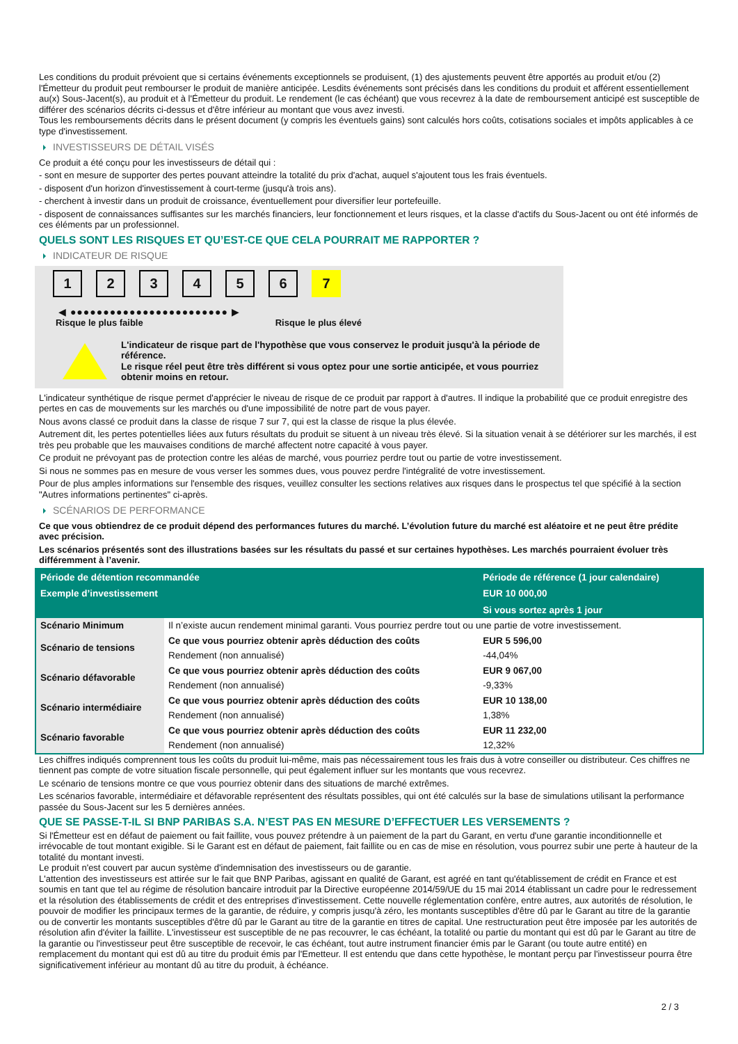Les conditions du produit prévoient que si certains événements exceptionnels se produisent, (1) des ajustements peuvent être apportés au produit et/ou (2) l'Émetteur du produit peut rembourser le produit de manière anticipée. Lesdits événements sont précisés dans les conditions du produit et afférent essentiellement au(x) Sous-Jacent(s), au produit et à l'Émetteur du produit. Le rendement (le cas échéant) que vous recevrez à la date de remboursement anticipé est susceptible de différer des scénarios décrits ci-dessus et d'être inférieur au montant que vous avez investi.
Tous les remboursements décrits dans le présent document (y compris les éventuels gains) sont calculés hors coûts, cotisations sociales et impôts applicables à ce type d'investissement.
INVESTISSEURS DE DÉTAIL VISÉS
Ce produit a été conçu pour les investisseurs de détail qui :
- sont en mesure de supporter des pertes pouvant atteindre la totalité du prix d'achat, auquel s'ajoutent tous les frais éventuels.
- disposent d'un horizon d'investissement à court-terme (jusqu'à trois ans).
- cherchent à investir dans un produit de croissance, éventuellement pour diversifier leur portefeuille.
- disposent de connaissances suffisantes sur les marchés financiers, leur fonctionnement et leurs risques, et la classe d'actifs du Sous-Jacent ou ont été informés de ces éléments par un professionnel.
QUELS SONT LES RISQUES ET QU’EST-CE QUE CELA POURRAIT ME RAPPORTER ?
INDICATEUR DE RISQUE
1 2 3 4 5 6 7
◀ ●●●●●●●●●●●●●●●●●●●●●●●● ▶
Risque le plus faible Risque le plus élevé
L'indicateur de risque part de l'hypothèse que vous conservez le produit jusqu'à la période de référence.
Le risque réel peut être très différent si vous optez pour une sortie anticipée, et vous pourriez obtenir moins en retour.
L'indicateur synthétique de risque permet d'apprécier le niveau de risque de ce produit par rapport à d'autres. Il indique la probabilité que ce produit enregistre des pertes en cas de mouvements sur les marchés ou d'une impossibilité de notre part de vous payer.
Nous avons classé ce produit dans la classe de risque 7 sur 7, qui est la classe de risque la plus élevée.
Autrement dit, les pertes potentielles liées aux futurs résultats du produit se situent à un niveau très élevé. Si la situation venait à se détériorer sur les marchés, il est très peu probable que les mauvaises conditions de marché affectent notre capacité à vous payer.
Ce produit ne prévoyant pas de protection contre les aléas de marché, vous pourriez perdre tout ou partie de votre investissement.
Si nous ne sommes pas en mesure de vous verser les sommes dues, vous pouvez perdre l'intégralité de votre investissement.
Pour de plus amples informations sur l'ensemble des risques, veuillez consulter les sections relatives aux risques dans le prospectus tel que spécifié à la section "Autres informations pertinentes" ci-après.
SCÉNARIOS DE PERFORMANCE
Ce que vous obtiendrez de ce produit dépend des performances futures du marché. L’évolution future du marché est aléatoire et ne peut être prédite avec précision.
Les scénarios présentés sont des illustrations basées sur les résultats du passé et sur certaines hypothèses. Les marchés pourraient évoluer très différemment à l’avenir.
| Période de détention recommandée | | Période de référence (1 jour calendaire) |
| --- | --- | --- |
| Exemple d’investissement | | EUR 10 000,00 |
| | | Si vous sortez après 1 jour |
| Scénario Minimum | Il n’existe aucun rendement minimal garanti. Vous pourriez perdre tout ou une partie de votre investissement. | |
| Scénario de tensions | Ce que vous pourriez obtenir après déduction des coûts | EUR 5 596,00 |
| | Rendement (non annualisé) | -44,04% |
| Scénario défavorable | Ce que vous pourriez obtenir après déduction des coûts | EUR 9 067,00 |
| | Rendement (non annualisé) | -9,33% |
| Scénario intermédiaire | Ce que vous pourriez obtenir après déduction des coûts | EUR 10 138,00 |
| | Rendement (non annualisé) | 1,38% |
| Scénario favorable | Ce que vous pourriez obtenir après déduction des coûts | EUR 11 232,00 |
| | Rendement (non annualisé) | 12,32% |
Les chiffres indiqués comprennent tous les coûts du produit lui-même, mais pas nécessairement tous les frais dus à votre conseiller ou distributeur. Ces chiffres ne tiennent pas compte de votre situation fiscale personnelle, qui peut également influer sur les montants que vous recevrez.
Le scénario de tensions montre ce que vous pourriez obtenir dans des situations de marché extrêmes.
Les scénarios favorable, intermédiaire et défavorable représentent des résultats possibles, qui ont été calculés sur la base de simulations utilisant la performance passée du Sous-Jacent sur les 5 dernières années.
QUE SE PASSE-T-IL SI BNP PARIBAS S.A. N’EST PAS EN MESURE D’EFFECTUER LES VERSEMENTS ?
Si l'Émetteur est en défaut de paiement ou fait faillite, vous pouvez prétendre à un paiement de la part du Garant, en vertu d'une garantie inconditionnelle et irrévocable de tout montant exigible. Si le Garant est en défaut de paiement, fait faillite ou en cas de mise en résolution, vous pourrez subir une perte à hauteur de la totalité du montant investi.
Le produit n'est couvert par aucun système d'indemnisation des investisseurs ou de garantie.
L'attention des investisseurs est attirée sur le fait que BNP Paribas, agissant en qualité de Garant, est agréé en tant qu'établissement de crédit en France et est soumis en tant que tel au régime de résolution bancaire introduit par la Directive européenne 2014/59/UE du 15 mai 2014 établissant un cadre pour le redressement et la résolution des établissements de crédit et des entreprises d'investissement. Cette nouvelle réglementation confère, entre autres, aux autorités de résolution, le pouvoir de modifier les principaux termes de la garantie, de réduire, y compris jusqu'à zéro, les montants susceptibles d'être dû par le Garant au titre de la garantie ou de convertir les montants susceptibles d'être dû par le Garant au titre de la garantie en titres de capital. Une restructuration peut être imposée par les autorités de résolution afin d'éviter la faillite. L'investisseur est susceptible de ne pas recouvrer, le cas échéant, la totalité ou partie du montant qui est dû par le Garant au titre de la garantie ou l'investisseur peut être susceptible de recevoir, le cas échéant, tout autre instrument financier émis par le Garant (ou toute autre entité) en remplacement du montant qui est dû au titre du produit émis par l'Emetteur. Il est entendu que dans cette hypothèse, le montant perçu par l'investisseur pourra être significativement inférieur au montant dû au titre du produit, à échéance.
2 / 3